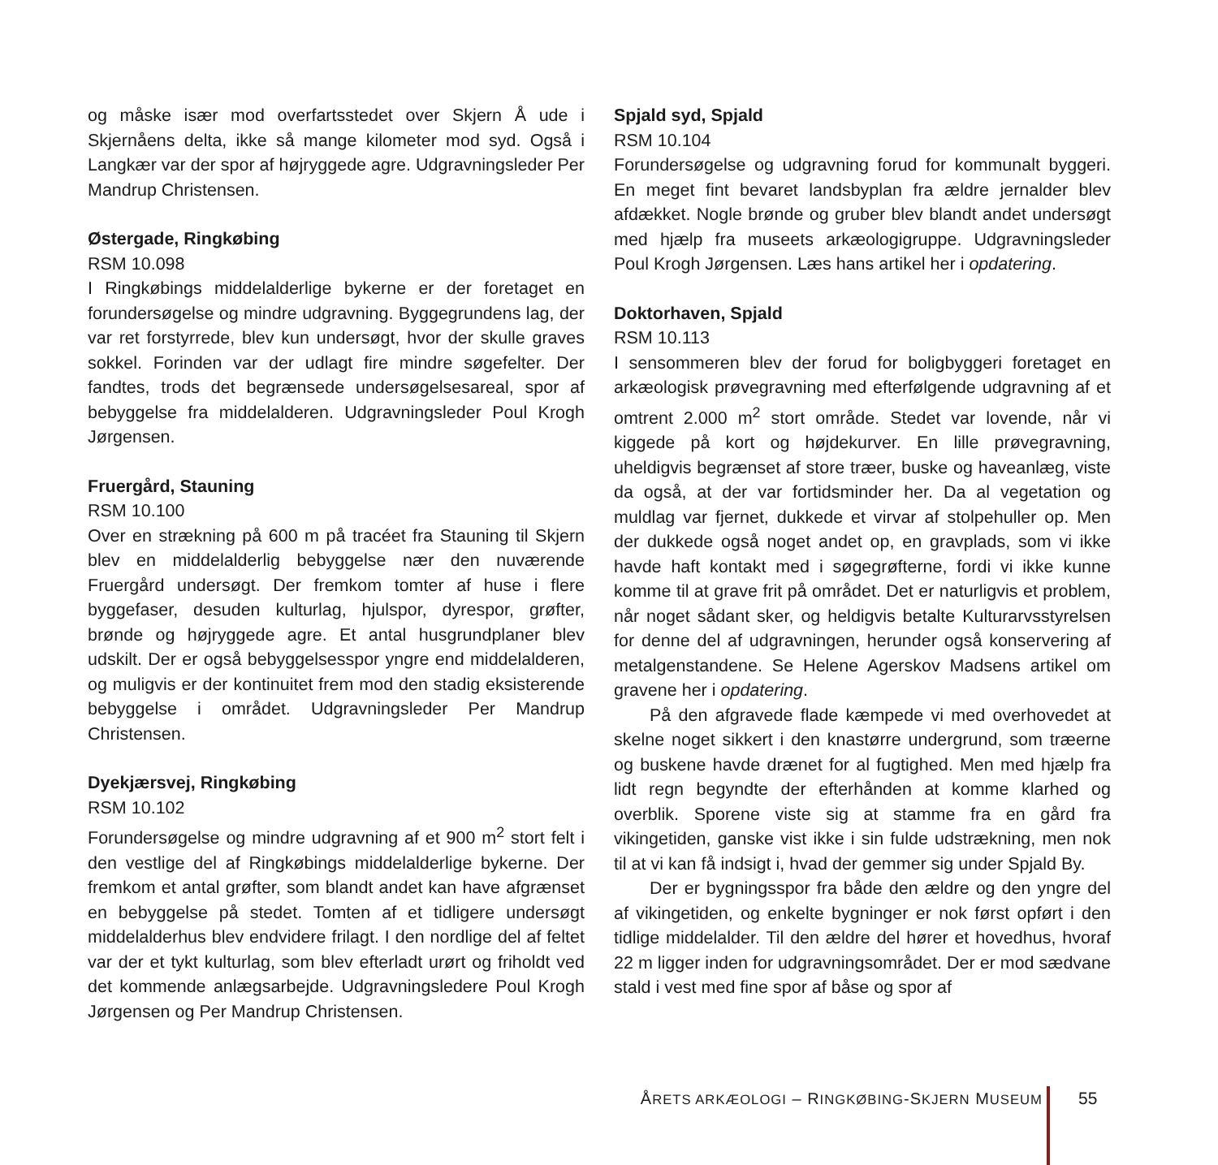og måske især mod overfartsstedet over Skjern Å ude i Skjernåens delta, ikke så mange kilometer mod syd. Også i Langkær var der spor af højryggede agre. Udgravningsleder Per Mandrup Christensen.
Østergade, Ringkøbing
RSM 10.098
I Ringkøbings middelalderlige bykerne er der foretaget en forundersøgelse og mindre udgravning. Byggegrundens lag, der var ret forstyrrede, blev kun undersøgt, hvor der skulle graves sokkel. Forinden var der udlagt fire mindre søgefelter. Der fandtes, trods det begrænsede undersøgelsesareal, spor af bebyggelse fra middelalderen. Udgravningsleder Poul Krogh Jørgensen.
Fruergård, Stauning
RSM 10.100
Over en strækning på 600 m på tracéet fra Stauning til Skjern blev en middelalderlig bebyggelse nær den nuværende Fruergård undersøgt. Der fremkom tomter af huse i flere byggefaser, desuden kulturlag, hjulspor, dyrespor, grøfter, brønde og højryggede agre. Et antal husgrundplaner blev udskilt. Der er også bebyggelsesspor yngre end middelalderen, og muligvis er der kontinuitet frem mod den stadig eksisterende bebyggelse i området. Udgravningsleder Per Mandrup Christensen.
Dyekjærsvej, Ringkøbing
RSM 10.102
Forundersøgelse og mindre udgravning af et 900 m<sup>2</sup> stort felt i den vestlige del af Ringkøbings middelalderlige bykerne. Der fremkom et antal grøfter, som blandt andet kan have afgrænset en bebyggelse på stedet. Tomten af et tidligere undersøgt middelalderhus blev endvidere frilagt. I den nordlige del af feltet var der et tykt kulturlag, som blev efterladt urørt og friholdt ved det kommende anlægsarbejde. Udgravningsledere Poul Krogh Jørgensen og Per Mandrup Christensen.
Spjald syd, Spjald
RSM 10.104
Forundersøgelse og udgravning forud for kommunalt byggeri. En meget fint bevaret landsbyplan fra ældre jernalder blev afdækket. Nogle brønde og gruber blev blandt andet undersøgt med hjælp fra museets arkæologigruppe. Udgravningsleder Poul Krogh Jørgensen. Læs hans artikel her i opdatering.
Doktorhaven, Spjald
RSM 10.113
I sensommeren blev der forud for boligbyggeri foretaget en arkæologisk prøvegravning med efterfølgende udgravning af et omtrent 2.000 m<sup>2</sup> stort område. Stedet var lovende, når vi kiggede på kort og højdekurver. En lille prøvegravning, uheldigvis begrænset af store træer, buske og haveanlæg, viste da også, at der var fortidsminder her. Da al vegetation og muldlag var fjernet, dukkede et virvar af stolpehuller op. Men der dukkede også noget andet op, en gravplads, som vi ikke havde haft kontakt med i søgegrøfterne, fordi vi ikke kunne komme til at grave frit på området. Det er naturligvis et problem, når noget sådant sker, og heldigvis betalte Kulturarvsstyrelsen for denne del af udgravningen, herunder også konservering af metalgenstandene. Se Helene Agerskov Madsens artikel om gravene her i opdatering.
På den afgravede flade kæmpede vi med overhovedet at skelne noget sikkert i den knastørre undergrund, som træerne og buskene havde drænet for al fugtighed. Men med hjælp fra lidt regn begyndte der efterhånden at komme klarhed og overblik. Sporene viste sig at stamme fra en gård fra vikingetiden, ganske vist ikke i sin fulde udstrækning, men nok til at vi kan få indsigt i, hvad der gemmer sig under Spjald By.
Der er bygningsspor fra både den ældre og den yngre del af vikingetiden, og enkelte bygninger er nok først opført i den tidlige middelalder. Til den ældre del hører et hovedhus, hvoraf 22 m ligger inden for udgravningsområdet. Der er mod sædvane stald i vest med fine spor af båse og spor af
ÅRETS ARKÆOLOGI – RINGKØBING-SKJERN MUSEUM 55